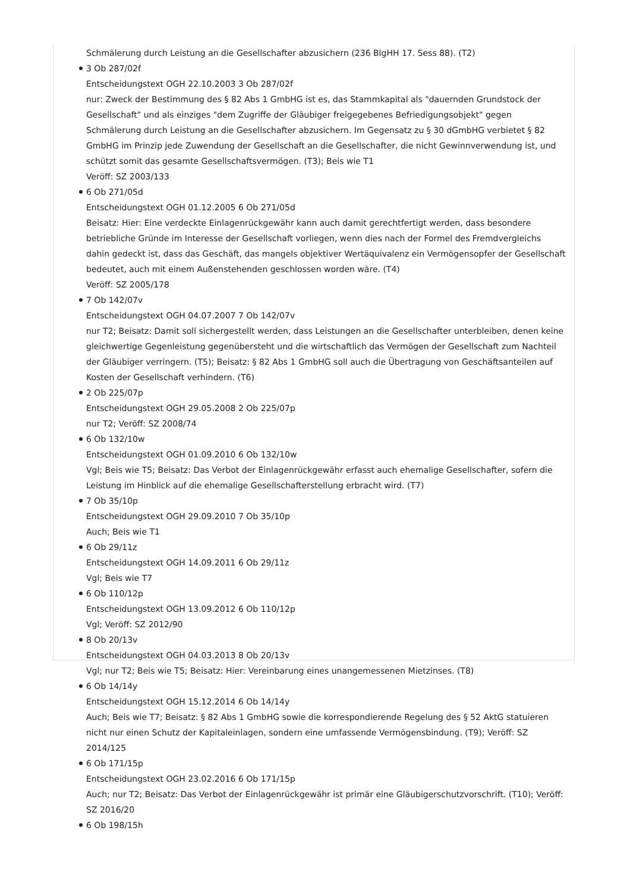Schmälerung durch Leistung an die Gesellschafter abzusichern (236 BlgHH 17. Sess 88). (T2)
3 Ob 287/02f
Entscheidungstext OGH 22.10.2003 3 Ob 287/02f
nur: Zweck der Bestimmung des § 82 Abs 1 GmbHG ist es, das Stammkapital als "dauernden Grundstock der Gesellschaft" und als einziges "dem Zugriffe der Gläubiger freigegebenes Befriedigungsobjekt" gegen Schmälerung durch Leistung an die Gesellschafter abzusichern. Im Gegensatz zu § 30 dGmbHG verbietet § 82 GmbHG im Prinzip jede Zuwendung der Gesellschaft an die Gesellschafter, die nicht Gewinnverwendung ist, und schützt somit das gesamte Gesellschaftsvermögen. (T3); Beis wie T1
Veröff: SZ 2003/133
6 Ob 271/05d
Entscheidungstext OGH 01.12.2005 6 Ob 271/05d
Beisatz: Hier: Eine verdeckte Einlagenrückgewähr kann auch damit gerechtfertigt werden, dass besondere betriebliche Gründe im Interesse der Gesellschaft vorliegen, wenn dies nach der Formel des Fremdvergleichs dahin gedeckt ist, dass das Geschäft, das mangels objektiver Wertäquivalenz ein Vermögensopfer der Gesellschaft bedeutet, auch mit einem Außenstehenden geschlossen worden wäre. (T4)
Veröff: SZ 2005/178
7 Ob 142/07v
Entscheidungstext OGH 04.07.2007 7 Ob 142/07v
nur T2; Beisatz: Damit soll sichergestellt werden, dass Leistungen an die Gesellschafter unterbleiben, denen keine gleichwertige Gegenleistung gegenübersteht und die wirtschaftlich das Vermögen der Gesellschaft zum Nachteil der Gläubiger verringern. (T5); Beisatz: § 82 Abs 1 GmbHG soll auch die Übertragung von Geschäftsanteilen auf Kosten der Gesellschaft verhindern. (T6)
2 Ob 225/07p
Entscheidungstext OGH 29.05.2008 2 Ob 225/07p
nur T2; Veröff: SZ 2008/74
6 Ob 132/10w
Entscheidungstext OGH 01.09.2010 6 Ob 132/10w
Vgl; Beis wie T5; Beisatz: Das Verbot der Einlagenrückgewähr erfasst auch ehemalige Gesellschafter, sofern die Leistung im Hinblick auf die ehemalige Gesellschafterstellung erbracht wird. (T7)
7 Ob 35/10p
Entscheidungstext OGH 29.09.2010 7 Ob 35/10p
Auch; Beis wie T1
6 Ob 29/11z
Entscheidungstext OGH 14.09.2011 6 Ob 29/11z
Vgl; Beis wie T7
6 Ob 110/12p
Entscheidungstext OGH 13.09.2012 6 Ob 110/12p
Vgl; Veröff: SZ 2012/90
8 Ob 20/13v
Entscheidungstext OGH 04.03.2013 8 Ob 20/13v
Vgl; nur T2; Beis wie T5; Beisatz: Hier: Vereinbarung eines unangemessenen Mietzinses. (T8)
6 Ob 14/14y
Entscheidungstext OGH 15.12.2014 6 Ob 14/14y
Auch; Beis wie T7; Beisatz: § 82 Abs 1 GmbHG sowie die korrespondierende Regelung des § 52 AktG statuieren nicht nur einen Schutz der Kapitaleinlagen, sondern eine umfassende Vermögensbindung. (T9); Veröff: SZ 2014/125
6 Ob 171/15p
Entscheidungstext OGH 23.02.2016 6 Ob 171/15p
Auch; nur T2; Beisatz: Das Verbot der Einlagenrückgewähr ist primär eine Gläubigerschutzvorschrift. (T10); Veröff: SZ 2016/20
6 Ob 198/15h